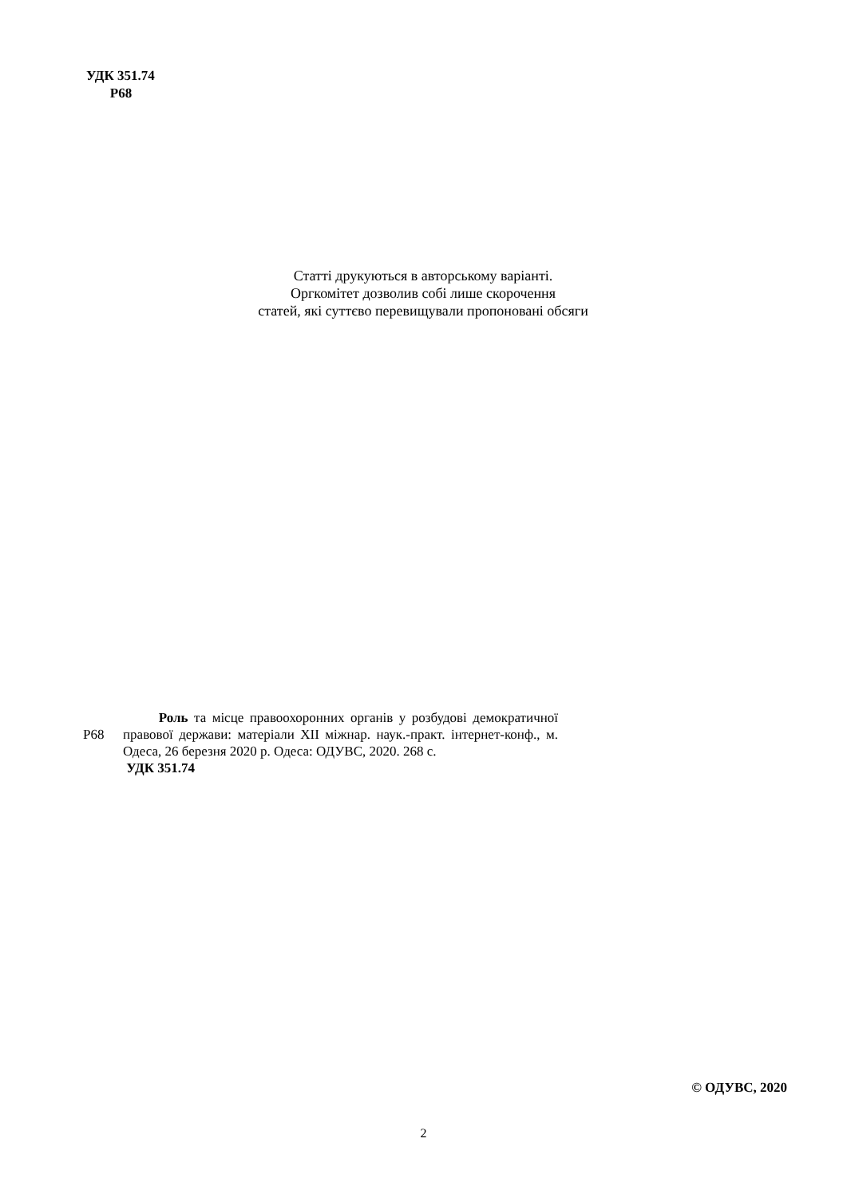УДК 351.74
Р68
Статті друкуються в авторському варіанті.
Оргкомітет дозволив собі лише скорочення
статей, які суттєво перевищували пропоновані обсяги
Р68
Роль та місце правоохоронних органів у розбудові демократичної правової держави: матеріали ХІІ міжнар. наук.-практ. інтернет-конф., м. Одеса, 26 березня 2020 р. Одеса: ОДУВС, 2020. 268 с.
УДК 351.74
© ОДУВС, 2020
2